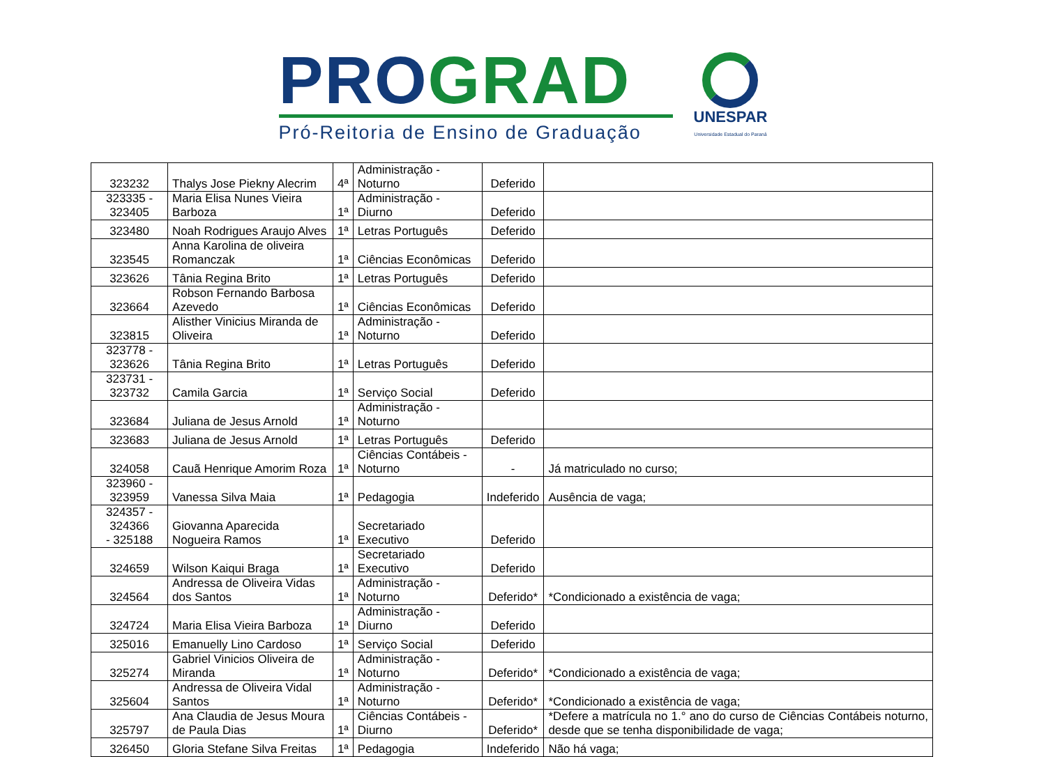PRO GRAD
Pró-Reitoria de Ensino de Graduação
UNESPAR
Universidade Estadual do Paraná
| 323232 | Thalys Jose Piekny Alecrim | 4ª | Administração - Noturno | Deferido | |
| 323335 - 323405 | Maria Elisa Nunes Vieira Barboza | 1ª | Administração - Diurno | Deferido | |
| 323480 | Noah Rodrigues Araujo Alves | 1ª | Letras Português | Deferido | |
| 323545 | Anna Karolina de oliveira Romanczak | 1ª | Ciências Econômicas | Deferido | |
| 323626 | Tânia Regina Brito | 1ª | Letras Português | Deferido | |
| 323664 | Robson Fernando Barbosa Azevedo | 1ª | Ciências Econômicas | Deferido | |
| 323815 | Alisther Vinicius Miranda de Oliveira | 1ª | Administração - Noturno | Deferido | |
| 323778 - 323626 | Tânia Regina Brito | 1ª | Letras Português | Deferido | |
| 323731 - 323732 | Camila Garcia | 1ª | Serviço Social | Deferido | |
| 323684 | Juliana de Jesus Arnold | 1ª | Administração - Noturno | | |
| 323683 | Juliana de Jesus Arnold | 1ª | Letras Português | Deferido | |
| 324058 | Cauã Henrique Amorim Roza | 1ª | Ciências Contábeis - Noturno | - | Já matriculado no curso; |
| 323960 - 323959 | Vanessa Silva Maia | 1ª | Pedagogia | Indeferido | Ausência de vaga; |
| 324357 - 324366 - 325188 | Giovanna Aparecida Nogueira Ramos | 1ª | Secretariado Executivo | Deferido | |
| 324659 | Wilson Kaiqui Braga | 1ª | Secretariado Executivo | Deferido | |
| 324564 | Andressa de Oliveira Vidas dos Santos | 1ª | Administração - Noturno | Deferido* | *Condicionado a existência de vaga; |
| 324724 | Maria Elisa Vieira Barboza | 1ª | Administração - Diurno | Deferido | |
| 325016 | Emanuelly Lino Cardoso | 1ª | Serviço Social | Deferido | |
| 325274 | Gabriel Vinicios Oliveira de Miranda | 1ª | Administração - Noturno | Deferido* | *Condicionado a existência de vaga; |
| 325604 | Andressa de Oliveira Vidal Santos | 1ª | Administração - Noturno | Deferido* | *Condicionado a existência de vaga; |
| 325797 | Ana Claudia de Jesus Moura de Paula Dias | 1ª | Ciências Contábeis - Diurno | Deferido* | *Defere a matrícula no 1.° ano do curso de Ciências Contábeis noturno, desde que se tenha disponibilidade de vaga; |
| 326450 | Gloria Stefane Silva Freitas | 1ª | Pedagogia | Indeferido | Não há vaga; |